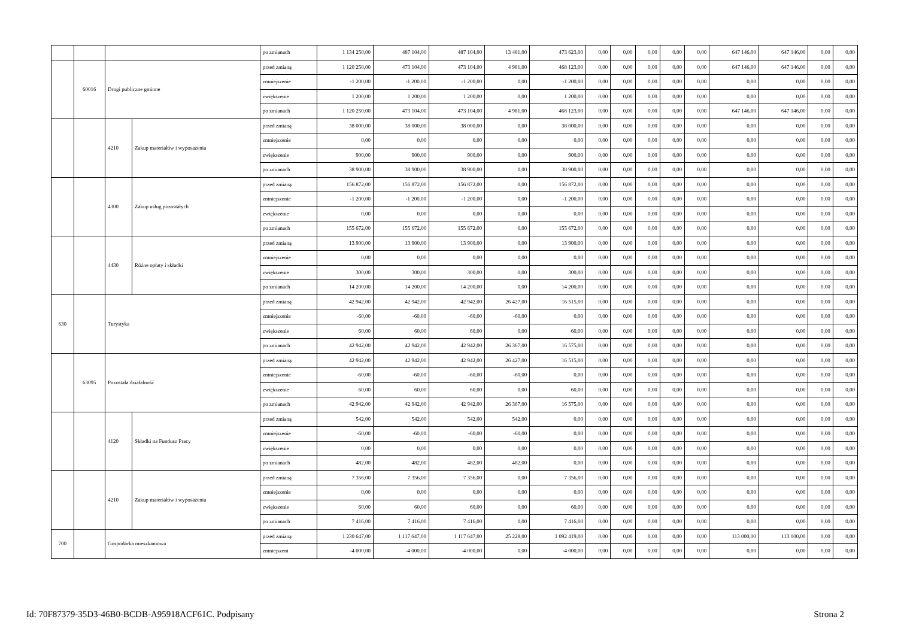| | | | | po zmianach | 1 134 250,00 | 487 104,00 | 487 104,00 | 13 481,00 | 473 623,00 | 0,00 | 0,00 | 0,00 | 0,00 | 0,00 | 647 146,00 | 647 146,00 | 0,00 | 0,00 |
| | 60016 | Drogi publiczne gminne | | przed zmianą | 1 120 250,00 | 473 104,00 | 473 104,00 | 4 981,00 | 468 123,00 | 0,00 | 0,00 | 0,00 | 0,00 | 0,00 | 647 146,00 | 647 146,00 | 0,00 | 0,00 |
| | | | | zmniejszenie | -1 200,00 | -1 200,00 | -1 200,00 | 0,00 | -1 200,00 | 0,00 | 0,00 | 0,00 | 0,00 | 0,00 | 0,00 | 0,00 | 0,00 | 0,00 |
| | | | | zwiększenie | 1 200,00 | 1 200,00 | 1 200,00 | 0,00 | 1 200,00 | 0,00 | 0,00 | 0,00 | 0,00 | 0,00 | 0,00 | 0,00 | 0,00 | 0,00 |
| | | | | po zmianach | 1 120 250,00 | 473 104,00 | 473 104,00 | 4 981,00 | 468 123,00 | 0,00 | 0,00 | 0,00 | 0,00 | 0,00 | 647 146,00 | 647 146,00 | 0,00 | 0,00 |
| | | 4210 | Zakup materiałów i wyposażenia | przed zmianą | 38 000,00 | 38 000,00 | 38 000,00 | 0,00 | 38 000,00 | 0,00 | 0,00 | 0,00 | 0,00 | 0,00 | 0,00 | 0,00 | 0,00 | 0,00 |
| | | | | zmniejszenie | 0,00 | 0,00 | 0,00 | 0,00 | 0,00 | 0,00 | 0,00 | 0,00 | 0,00 | 0,00 | 0,00 | 0,00 | 0,00 | 0,00 |
| | | | | zwiększenie | 900,00 | 900,00 | 900,00 | 0,00 | 900,00 | 0,00 | 0,00 | 0,00 | 0,00 | 0,00 | 0,00 | 0,00 | 0,00 | 0,00 |
| | | | | po zmianach | 38 900,00 | 38 900,00 | 38 900,00 | 0,00 | 38 900,00 | 0,00 | 0,00 | 0,00 | 0,00 | 0,00 | 0,00 | 0,00 | 0,00 | 0,00 |
| | | 4300 | Zakup usług pozostałych | przed zmianą | 156 872,00 | 156 872,00 | 156 872,00 | 0,00 | 156 872,00 | 0,00 | 0,00 | 0,00 | 0,00 | 0,00 | 0,00 | 0,00 | 0,00 | 0,00 |
| | | | | zmniejszenie | -1 200,00 | -1 200,00 | -1 200,00 | 0,00 | -1 200,00 | 0,00 | 0,00 | 0,00 | 0,00 | 0,00 | 0,00 | 0,00 | 0,00 | 0,00 |
| | | | | zwiększenie | 0,00 | 0,00 | 0,00 | 0,00 | 0,00 | 0,00 | 0,00 | 0,00 | 0,00 | 0,00 | 0,00 | 0,00 | 0,00 | 0,00 |
| | | | | po zmianach | 155 672,00 | 155 672,00 | 155 672,00 | 0,00 | 155 672,00 | 0,00 | 0,00 | 0,00 | 0,00 | 0,00 | 0,00 | 0,00 | 0,00 | 0,00 |
| | | 4430 | Różne opłaty i składki | przed zmianą | 13 900,00 | 13 900,00 | 13 900,00 | 0,00 | 13 900,00 | 0,00 | 0,00 | 0,00 | 0,00 | 0,00 | 0,00 | 0,00 | 0,00 | 0,00 |
| | | | | zmniejszenie | 0,00 | 0,00 | 0,00 | 0,00 | 0,00 | 0,00 | 0,00 | 0,00 | 0,00 | 0,00 | 0,00 | 0,00 | 0,00 | 0,00 |
| | | | | zwiększenie | 300,00 | 300,00 | 300,00 | 0,00 | 300,00 | 0,00 | 0,00 | 0,00 | 0,00 | 0,00 | 0,00 | 0,00 | 0,00 | 0,00 |
| | | | | po zmianach | 14 200,00 | 14 200,00 | 14 200,00 | 0,00 | 14 200,00 | 0,00 | 0,00 | 0,00 | 0,00 | 0,00 | 0,00 | 0,00 | 0,00 | 0,00 |
| 630 | | Turystyka | | przed zmianą | 42 942,00 | 42 942,00 | 42 942,00 | 26 427,00 | 16 515,00 | 0,00 | 0,00 | 0,00 | 0,00 | 0,00 | 0,00 | 0,00 | 0,00 | 0,00 |
| | | | | zmniejszenie | -60,00 | -60,00 | -60,00 | -60,00 | 0,00 | 0,00 | 0,00 | 0,00 | 0,00 | 0,00 | 0,00 | 0,00 | 0,00 | 0,00 |
| | | | | zwiększenie | 60,00 | 60,00 | 60,00 | 0,00 | 60,00 | 0,00 | 0,00 | 0,00 | 0,00 | 0,00 | 0,00 | 0,00 | 0,00 | 0,00 |
| | | | | po zmianach | 42 942,00 | 42 942,00 | 42 942,00 | 26 367,00 | 16 575,00 | 0,00 | 0,00 | 0,00 | 0,00 | 0,00 | 0,00 | 0,00 | 0,00 | 0,00 |
| | 63095 | Pozostała działalność | | przed zmianą | 42 942,00 | 42 942,00 | 42 942,00 | 26 427,00 | 16 515,00 | 0,00 | 0,00 | 0,00 | 0,00 | 0,00 | 0,00 | 0,00 | 0,00 | 0,00 |
| | | | | zmniejszenie | -60,00 | -60,00 | -60,00 | -60,00 | 0,00 | 0,00 | 0,00 | 0,00 | 0,00 | 0,00 | 0,00 | 0,00 | 0,00 | 0,00 |
| | | | | zwiększenie | 60,00 | 60,00 | 60,00 | 0,00 | 60,00 | 0,00 | 0,00 | 0,00 | 0,00 | 0,00 | 0,00 | 0,00 | 0,00 | 0,00 |
| | | | | po zmianach | 42 942,00 | 42 942,00 | 42 942,00 | 26 367,00 | 16 575,00 | 0,00 | 0,00 | 0,00 | 0,00 | 0,00 | 0,00 | 0,00 | 0,00 | 0,00 |
| | | 4120 | Składki na Fundusz Pracy | przed zmianą | 542,00 | 542,00 | 542,00 | 542,00 | 0,00 | 0,00 | 0,00 | 0,00 | 0,00 | 0,00 | 0,00 | 0,00 | 0,00 | 0,00 |
| | | | | zmniejszenie | -60,00 | -60,00 | -60,00 | -60,00 | 0,00 | 0,00 | 0,00 | 0,00 | 0,00 | 0,00 | 0,00 | 0,00 | 0,00 | 0,00 |
| | | | | zwiększenie | 0,00 | 0,00 | 0,00 | 0,00 | 0,00 | 0,00 | 0,00 | 0,00 | 0,00 | 0,00 | 0,00 | 0,00 | 0,00 | 0,00 |
| | | | | po zmianach | 482,00 | 482,00 | 482,00 | 482,00 | 0,00 | 0,00 | 0,00 | 0,00 | 0,00 | 0,00 | 0,00 | 0,00 | 0,00 | 0,00 |
| | | 4210 | Zakup materiałów i wyposażenia | przed zmianą | 7 356,00 | 7 356,00 | 7 356,00 | 0,00 | 7 356,00 | 0,00 | 0,00 | 0,00 | 0,00 | 0,00 | 0,00 | 0,00 | 0,00 | 0,00 |
| | | | | zmniejszenie | 0,00 | 0,00 | 0,00 | 0,00 | 0,00 | 0,00 | 0,00 | 0,00 | 0,00 | 0,00 | 0,00 | 0,00 | 0,00 | 0,00 |
| | | | | zwiększenie | 60,00 | 60,00 | 60,00 | 0,00 | 60,00 | 0,00 | 0,00 | 0,00 | 0,00 | 0,00 | 0,00 | 0,00 | 0,00 | 0,00 |
| | | | | po zmianach | 7 416,00 | 7 416,00 | 7 416,00 | 0,00 | 7 416,00 | 0,00 | 0,00 | 0,00 | 0,00 | 0,00 | 0,00 | 0,00 | 0,00 | 0,00 |
| 700 | | Gospodarka mieszkaniowa | | przed zmianą | 1 230 647,00 | 1 117 647,00 | 1 117 647,00 | 25 228,00 | 1 092 419,00 | 0,00 | 0,00 | 0,00 | 0,00 | 0,00 | 113 000,00 | 113 000,00 | 0,00 | 0,00 |
| | | | | zmniejszeni | -4 000,00 | -4 000,00 | -4 000,00 | 0,00 | -4 000,00 | 0,00 | 0,00 | 0,00 | 0,00 | 0,00 | 0,00 | 0,00 | 0,00 | 0,00 |
Id: 70F87379-35D3-46B0-BCDB-A95918ACF61C. Podpisany Strona 2